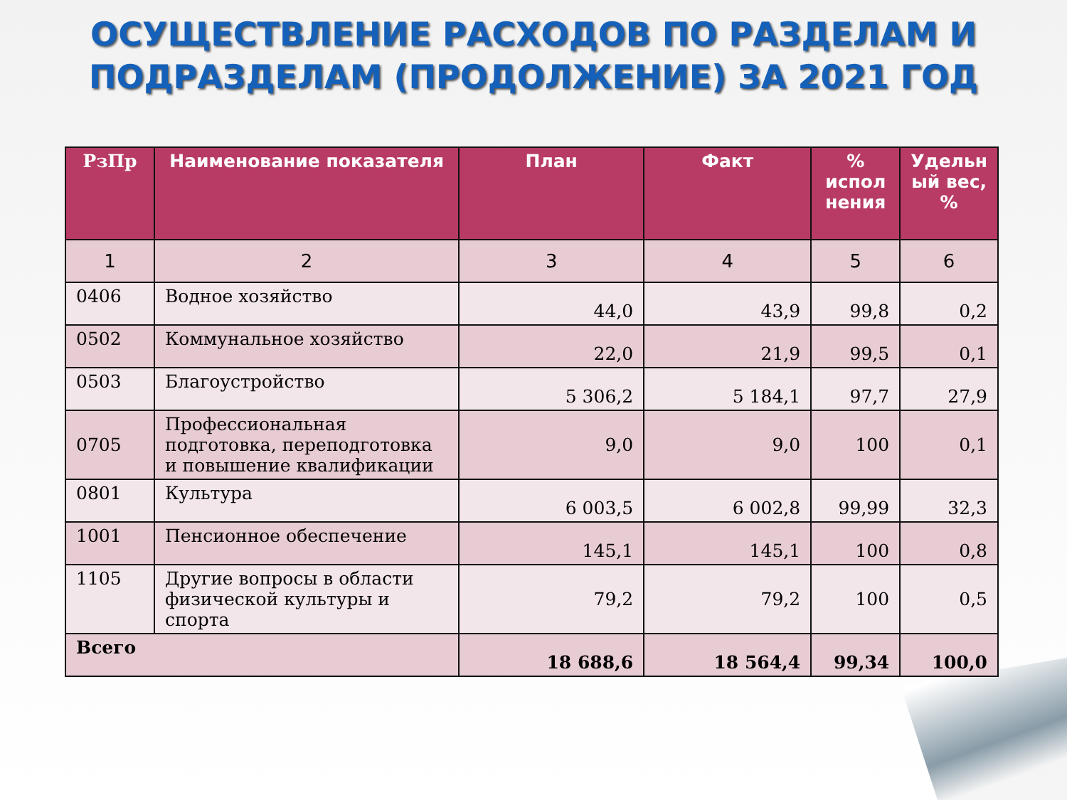ОСУЩЕСТВЛЕНИЕ РАСХОДОВ ПО РАЗДЕЛАМ И
ПОДРАЗДЕЛАМ (ПРОДОЛЖЕНИЕ) ЗА 2021 ГОД
| РзПр | Наименование показателя | План | Факт | % испол нения | Удельн ый вес, % |
| --- | --- | --- | --- | --- | --- |
| 1 | 2 | 3 | 4 | 5 | 6 |
| 0406 | Водное хозяйство | 44,0 | 43,9 | 99,8 | 0,2 |
| 0502 | Коммунальное хозяйство | 22,0 | 21,9 | 99,5 | 0,1 |
| 0503 | Благоустройство | 5 306,2 | 5 184,1 | 97,7 | 27,9 |
| 0705 | Профессиональная подготовка, переподготовка и повышение квалификации | 9,0 | 9,0 | 100 | 0,1 |
| 0801 | Культура | 6 003,5 | 6 002,8 | 99,99 | 32,3 |
| 1001 | Пенсионное обеспечение | 145,1 | 145,1 | 100 | 0,8 |
| 1105 | Другие вопросы в области физической культуры и спорта | 79,2 | 79,2 | 100 | 0,5 |
| Всего | | 18 688,6 | 18 564,4 | 99,34 | 100,0 |